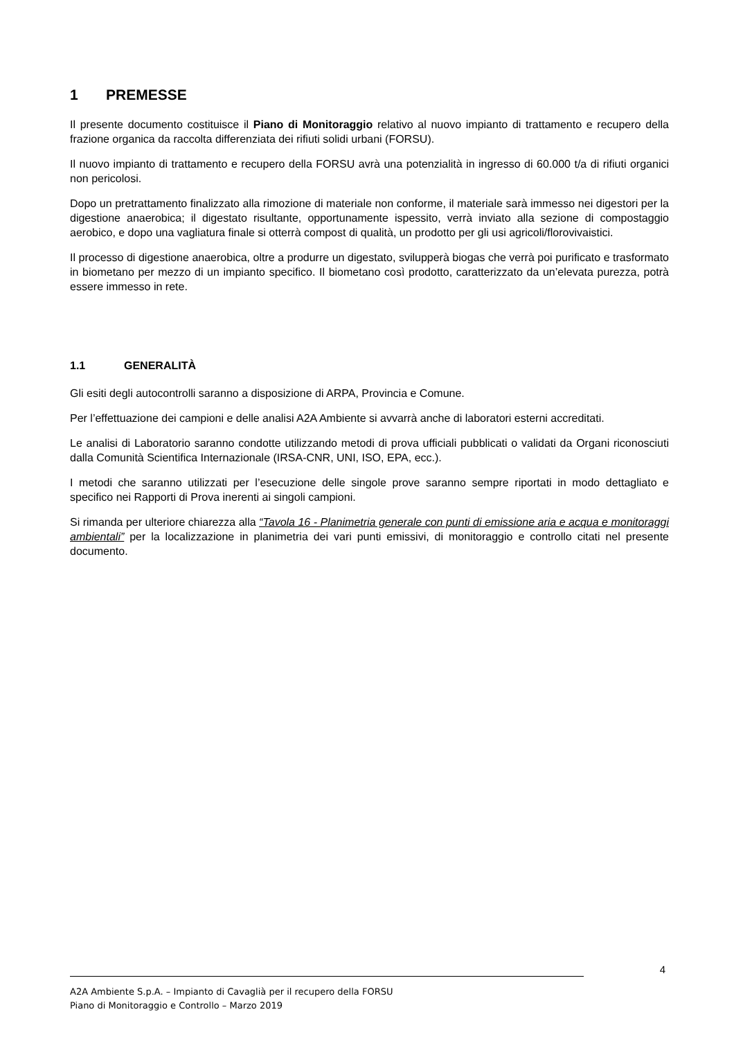1 PREMESSE
Il presente documento costituisce il Piano di Monitoraggio relativo al nuovo impianto di trattamento e recupero della frazione organica da raccolta differenziata dei rifiuti solidi urbani (FORSU).
Il nuovo impianto di trattamento e recupero della FORSU avrà una potenzialità in ingresso di 60.000 t/a di rifiuti organici non pericolosi.
Dopo un pretrattamento finalizzato alla rimozione di materiale non conforme, il materiale sarà immesso nei digestori per la digestione anaerobica; il digestato risultante, opportunamente ispessito, verrà inviato alla sezione di compostaggio aerobico, e dopo una vagliatura finale si otterrà compost di qualità, un prodotto per gli usi agricoli/florovivaistici.
Il processo di digestione anaerobica, oltre a produrre un digestato, svilupperà biogas che verrà poi purificato e trasformato in biometano per mezzo di un impianto specifico. Il biometano così prodotto, caratterizzato da un’elevata purezza, potrà essere immesso in rete.
1.1 GENERALITÀ
Gli esiti degli autocontrolli saranno a disposizione di ARPA, Provincia e Comune.
Per l’effettuazione dei campioni e delle analisi A2A Ambiente si avvarrà anche di laboratori esterni accreditati.
Le analisi di Laboratorio saranno condotte utilizzando metodi di prova ufficiali pubblicati o validati da Organi riconosciuti dalla Comunità Scientifica Internazionale (IRSA-CNR, UNI, ISO, EPA, ecc.).
I metodi che saranno utilizzati per l’esecuzione delle singole prove saranno sempre riportati in modo dettagliato e specifico nei Rapporti di Prova inerenti ai singoli campioni.
Si rimanda per ulteriore chiarezza alla “Tavola 16 - Planimetria generale con punti di emissione aria e acqua e monitoraggi ambientali” per la localizzazione in planimetria dei vari punti emissivi, di monitoraggio e controllo citati nel presente documento.
4
A2A Ambiente S.p.A. – Impianto di Cavaglià per il recupero della FORSU
Piano di Monitoraggio e Controllo – Marzo 2019